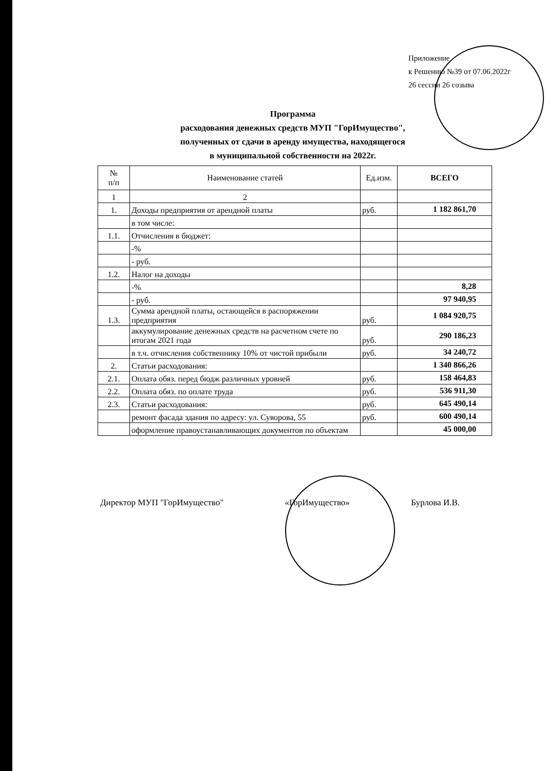Приложение
к Решению №39 от 07.06.2022г
26 сессии 26 созыва
Программа
расходования денежных средств МУП "ГорИмущество",
полученных от сдачи в аренду имущества, находящегося
в муниципальной собственности на 2022г.
| № п/п | Наименование статей | Ед.изм. | ВСЕГО |
| --- | --- | --- | --- |
| 1 | 2 | | |
| 1. | Доходы предприятия от арендной платы | руб. | 1 182 861,70 |
| | в том числе: | | |
| 1.1. | Отчисления в бюджет: | | |
| | -% | | |
| | - руб. | | |
| 1.2. | Налог на доходы | | |
| | -% | | 8,28 |
| | - руб. | | 97 940,95 |
| 1.3. | Сумма арендной платы, остающейся в распоряжении предприятия | руб. | 1 084 920,75 |
| | аккумулирование денежных средств на расчетном счете по итогам 2021 года | руб. | 290 186,23 |
| | в т.ч. отчисления собственнику 10% от чистой прибыли | руб. | 34 240,72 |
| 2. | Статьи расходования: | | 1 340 866,26 |
| 2.1. | Оплата обяз. перед бюдж различных уровней | руб. | 158 464,83 |
| 2.2. | Оплата обяз. по оплате труда | руб. | 536 911,30 |
| 2.3. | Статьи расходования: | руб. | 645 490,14 |
| | ремонт фасада здания по адресу: ул. Суворова, 55 | руб. | 600 490,14 |
| | оформление правоустанавливающих документов по объектам | | 45 000,00 |
Директор МУП "ГорИмущество" «ГорИмущество» Бурлова И.В.